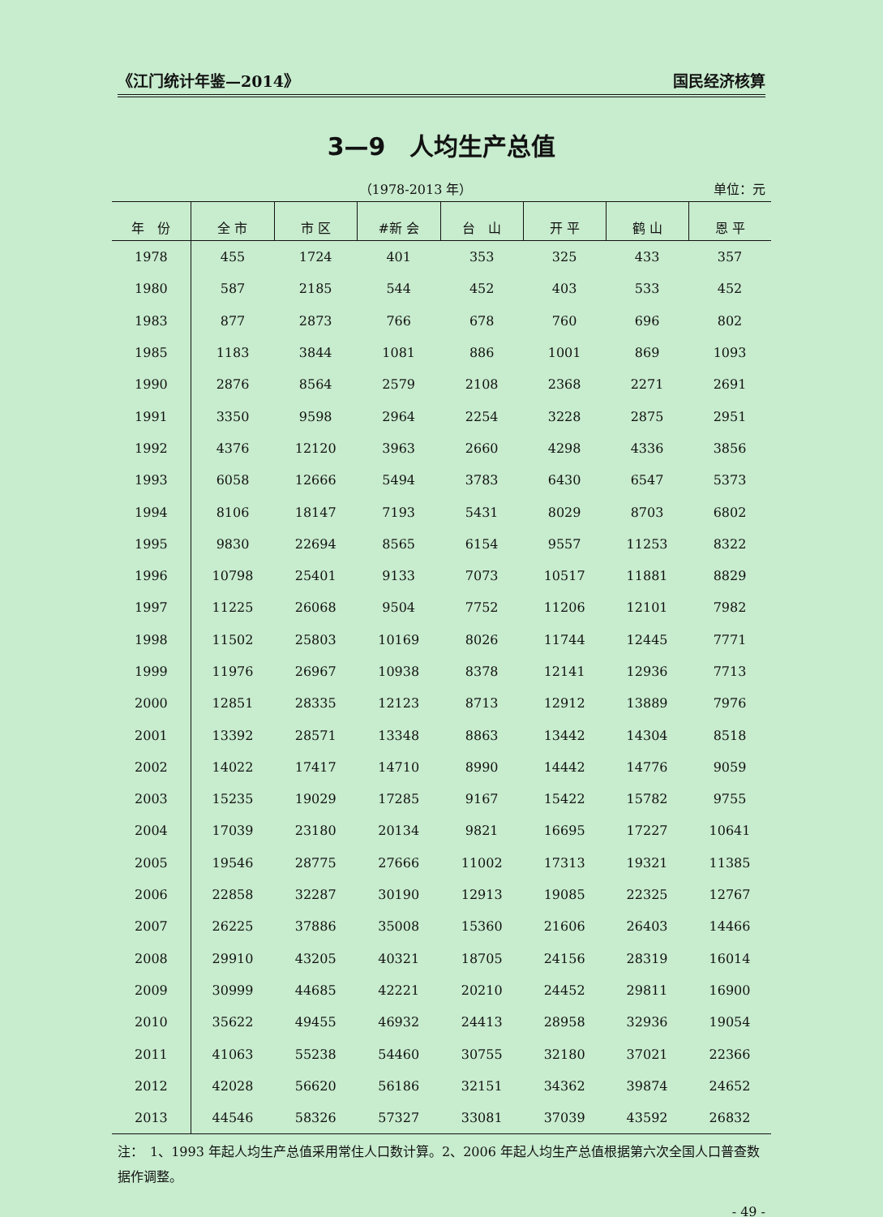《江门统计年鉴—2014》 国民经济核算
3—9　人均生产总值
（1978-2013 年） 单位：元
| 年 份 | 全 市 | 市 区 | #新 会 | 台 山 | 开 平 | 鹤 山 | 恩 平 |
| --- | --- | --- | --- | --- | --- | --- | --- |
| 1978 | 455 | 1724 | 401 | 353 | 325 | 433 | 357 |
| 1980 | 587 | 2185 | 544 | 452 | 403 | 533 | 452 |
| 1983 | 877 | 2873 | 766 | 678 | 760 | 696 | 802 |
| 1985 | 1183 | 3844 | 1081 | 886 | 1001 | 869 | 1093 |
| 1990 | 2876 | 8564 | 2579 | 2108 | 2368 | 2271 | 2691 |
| 1991 | 3350 | 9598 | 2964 | 2254 | 3228 | 2875 | 2951 |
| 1992 | 4376 | 12120 | 3963 | 2660 | 4298 | 4336 | 3856 |
| 1993 | 6058 | 12666 | 5494 | 3783 | 6430 | 6547 | 5373 |
| 1994 | 8106 | 18147 | 7193 | 5431 | 8029 | 8703 | 6802 |
| 1995 | 9830 | 22694 | 8565 | 6154 | 9557 | 11253 | 8322 |
| 1996 | 10798 | 25401 | 9133 | 7073 | 10517 | 11881 | 8829 |
| 1997 | 11225 | 26068 | 9504 | 7752 | 11206 | 12101 | 7982 |
| 1998 | 11502 | 25803 | 10169 | 8026 | 11744 | 12445 | 7771 |
| 1999 | 11976 | 26967 | 10938 | 8378 | 12141 | 12936 | 7713 |
| 2000 | 12851 | 28335 | 12123 | 8713 | 12912 | 13889 | 7976 |
| 2001 | 13392 | 28571 | 13348 | 8863 | 13442 | 14304 | 8518 |
| 2002 | 14022 | 17417 | 14710 | 8990 | 14442 | 14776 | 9059 |
| 2003 | 15235 | 19029 | 17285 | 9167 | 15422 | 15782 | 9755 |
| 2004 | 17039 | 23180 | 20134 | 9821 | 16695 | 17227 | 10641 |
| 2005 | 19546 | 28775 | 27666 | 11002 | 17313 | 19321 | 11385 |
| 2006 | 22858 | 32287 | 30190 | 12913 | 19085 | 22325 | 12767 |
| 2007 | 26225 | 37886 | 35008 | 15360 | 21606 | 26403 | 14466 |
| 2008 | 29910 | 43205 | 40321 | 18705 | 24156 | 28319 | 16014 |
| 2009 | 30999 | 44685 | 42221 | 20210 | 24452 | 29811 | 16900 |
| 2010 | 35622 | 49455 | 46932 | 24413 | 28958 | 32936 | 19054 |
| 2011 | 41063 | 55238 | 54460 | 30755 | 32180 | 37021 | 22366 |
| 2012 | 42028 | 56620 | 56186 | 32151 | 34362 | 39874 | 24652 |
| 2013 | 44546 | 58326 | 57327 | 33081 | 37039 | 43592 | 26832 |
注：　1、1993 年起人均生产总值采用常住人口数计算。2、2006 年起人均生产总值根据第六次全国人口普查数据作调整。
- 49 -